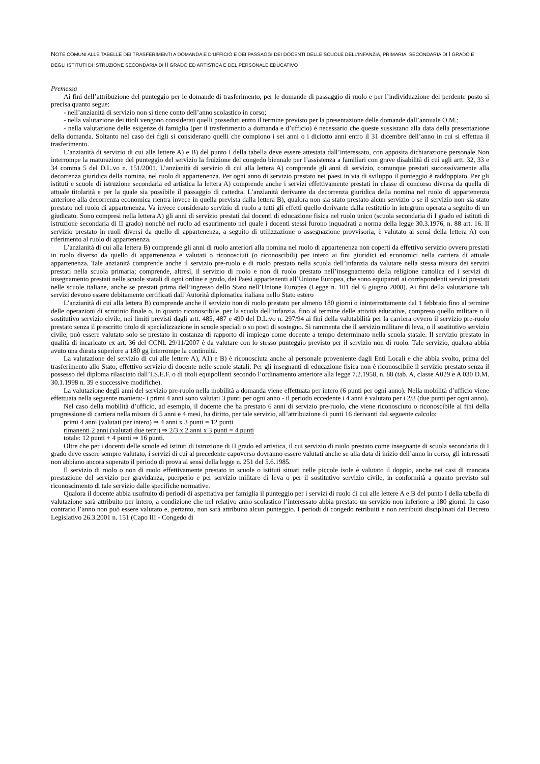NOTE COMUNI ALLE TABELLE DEI TRASFERIMENTI A DOMANDA E D’UFFICIO E DEI PASSAGGI DEI DOCENTI DELLE SCUOLE DELL’INFANZIA, PRIMARIA, SECONDARIA DI I GRADO E DEGLI ISTITUTI DI ISTRUZIONE SECONDARIA DI II GRADO ED ARTISTICA E DEL PERSONALE EDUCATIVO
Premessa
Ai fini dell’attribuzione del punteggio per le domande di trasferimento, per le domande di passaggio di ruolo e per l’individuazione del perdente posto si precisa quanto segue:
- nell’anzianità di servizio non si tiene conto dell’anno scolastico in corso;
- nella valutazione dei titoli vengono considerati quelli posseduti entro il termine previsto per la presentazione delle domande dall’annuale O.M.;
- nella valutazione delle esigenze di famiglia (per il trasferimento a domanda e d’ufficio) è necessario che queste sussistano alla data della presentazione della domanda. Soltanto nel caso dei figli si considerano quelli che compiono i sei anni o i diciotto anni entro il 31 dicembre dell’anno in cui si effettua il trasferimento.
L’anzianità di servizio di cui alle lettere A) e B) del punto I della tabella deve essere attestata dall’interessato, con apposita dichiarazione personale Non interrompe la maturazione del punteggio del servizio la fruizione del congedo biennale per l’assistenza a familiari con grave disabilità di cui agli artt. 32, 33 e 34 comma 5 del D.L.vo n. 151/2001. L’anzianità di servizio di cui alla lettera A) comprende gli anni di servizio, comunque prestati successivamente alla decorrenza giuridica della nomina, nel ruolo di appartenenza. Per ogni anno di servizio prestato nei paesi in via di sviluppo il punteggio è raddoppiato. Per gli istituti e scuole di istruzione secondaria ed artistica la lettera A) comprende anche i servizi effettivamente prestati in classe di concorso diversa da quella di attuale titolarità e per la quale sia possibile il passaggio di cattedra. L’anzianità derivante da decorrenza giuridica della nomina nel ruolo di appartenenza anteriore alla decorrenza economica rientra invece in quella prevista dalla lettera B), qualora non sia stato prestato alcun servizio o se il servizio non sia stato prestato nel ruolo di appartenenza. Va invece considerato servizio di ruolo a tutti gli effetti quello derivante dalla restitutio in integrum operata a seguito di un giudicato. Sono compresi nella lettera A) gli anni di servizio prestati dai docenti di educazione fisica nel ruolo unico (scuola secondaria di I grado ed istituti di istruzione secondaria di II grado) nonché nel ruolo ad esaurimento nel quale i docenti stessi furono inquadrati a norma della legge 30.3.1976, n. 88 art. 16. Il servizio prestato in ruoli diversi da quello di appartenenza, a seguito di utilizzazione o assegnazione provvisoria, è valutato ai sensi della lettera A) con riferimento al ruolo di appartenenza.
L’anzianità di cui alla lettera B) comprende gli anni di ruolo anteriori alla nomina nel ruolo di appartenenza non coperti da effettivo servizio ovvero prestati in ruolo diverso da quello di appartenenza e valutati o riconosciuti (o riconoscibili) per intero ai fini giuridici ed economici nella carriera di attuale appartenenza. Tale anzianità comprende anche il servizio pre-ruolo e di ruolo prestato nella scuola dell’infanzia da valutare nella stessa misura dei servizi prestati nella scuola primaria; comprende, altresì, il servizio di ruolo e non di ruolo prestato nell’insegnamento della religione cattolica ed i servizi di insegnamento prestati nelle scuole statali di ogni ordine e grado, dei Paesi appartenenti all’Unione Europea, che sono equiparati ai corrispondenti servizi prestati nelle scuole italiane, anche se prestati prima dell’ingresso dello Stato nell’Unione Europea (Legge n. 101 del 6 giugno 2008). Ai fini della valutazione tali servizi devono essere debitamente certificati dall’Autorità diplomatica italiana nello Stato estero
L’anzianità di cui alla lettera B) comprende anche il servizio non di ruolo prestato per almeno 180 giorni o ininterrottamente dal 1 febbraio fino al termine delle operazioni di scrutinio finale o, in quanto riconoscibile, per la scuola dell’infanzia, fino al termine delle attività educative, compreso quello militare o il sostitutivo servizio civile, nei limiti previsti dagli artt. 485, 487 e 490 del D.L.vo n. 297/94 ai fini della valutabilità per la carriera ovvero il servizio pre-ruolo prestato senza il prescritto titolo di specializzazione in scuole speciali o su posti di sostegno. Si rammenta che il servizio militare di leva, o il sostitutivo servizio civile, può essere valutato solo se prestato in costanza di rapporto di impiego come docente a tempo determinato nella scuola statale. Il servizio prestato in qualità di incaricato ex art. 36 del CCNL 29/11/2007 è da valutare con lo stesso punteggio previsto per il servizio non di ruolo. Tale servizio, qualora abbia avuto una durata superiore a 180 gg interrompe la continuità.
La valutazione del servizio di cui alle lettere A), A1) e B) è riconosciuta anche al personale proveniente dagli Enti Locali e che abbia svolto, prima del trasferimento allo Stato, effettivo servizio di docente nelle scuole statali. Per gli insegnanti di educazione fisica non è riconoscibile il servizio prestato senza il possesso del diploma rilasciato dall’I.S.E.F. o di titoli equipollenti secondo l’ordinamento anteriore alla legge 7.2.1958, n. 88 (tab. A, classe A029 e A 030 D.M. 30.1.1998 n. 39 e successive modifiche).
La valutazione degli anni del servizio pre-ruolo nella mobilità a domanda viene effettuata per intero (6 punti per ogni anno). Nella mobilità d’ufficio viene effettuata nella seguente maniera:- i primi 4 anni sono valutati 3 punti per ogni anno - il periodo eccedente i 4 anni è valutato per i 2/3 (due punti per ogni anno).
Nel caso della mobilità d’ufficio, ad esempio, il docente che ha prestato 6 anni di servizio pre-ruolo, che viene riconosciuto o riconoscibile ai fini della progressione di carriera nella misura di 5 anni e 4 mesi, ha diritto, per tale servizio, all’attribuzione di punti 16 derivanti dal seguente calcolo:
primi 4 anni (valutati per intero) ⇒ 4 anni x 3 punti = 12 punti
rimanenti 2 anni (valutati due terzi) ⇒ 2/3 x 2 anni x 3 punti = 4 punti
totale: 12 punti + 4 punti ⇒ 16 punti.
Oltre che per i docenti delle scuole ed istituti di istruzione di II grado ed artistica, il cui servizio di ruolo prestato come insegnante di scuola secondaria di I grado deve essere sempre valutato, i servizi di cui al precedente capoverso dovranno essere valutati anche se alla data di inizio dell’anno in corso, gli interessati non abbiano ancora superato il periodo di prova ai sensi della legge n. 251 del 5.6.1985.
Il servizio di ruolo o non di ruolo effettivamente prestato in scuole o istituti situati nelle piccole isole è valutato il doppio, anche nei casi di mancata prestazione del servizio per gravidanza, puerperio e per servizio militare di leva o per il sostitutivo servizio civile, in conformità a quanto previsto sul riconoscimento di tale servizio dalle specifiche normative.
Qualora il docente abbia usufruito di periodi di aspettativa per famiglia il punteggio per i servizi di ruolo di cui alle lettere A e B del punto I della tabella di valutazione sarà attribuito per intero, a condizione che nel relativo anno scolastico l’interessato abbia prestato un servizio non inferiore a 180 giorni. In caso contrario l’anno non può essere valutato e, pertanto, non sarà attribuito alcun punteggio. I periodi di congedo retribuiti e non retribuiti disciplinati dal Decreto Legislativo 26.3.2001 n. 151 (Capo III - Congedo di